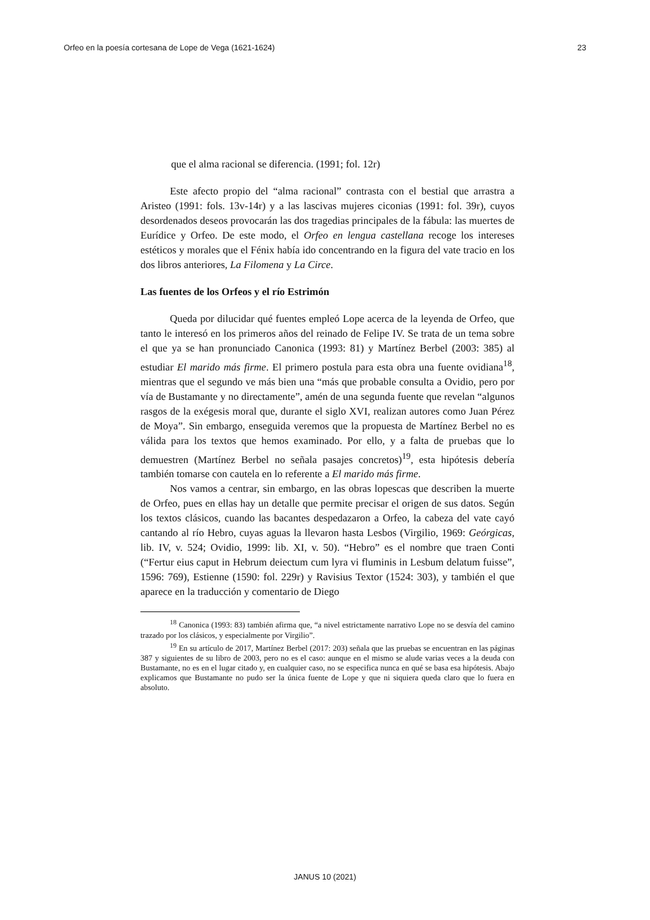Orfeo en la poesía cortesana de Lope de Vega (1621-1624) 23
que el alma racional se diferencia. (1991; fol. 12r)
Este afecto propio del “alma racional” contrasta con el bestial que arrastra a Aristeo (1991: fols. 13v-14r) y a las lascivas mujeres ciconias (1991: fol. 39r), cuyos desordenados deseos provocarán las dos tragedias principales de la fábula: las muertes de Eurídice y Orfeo. De este modo, el Orfeo en lengua castellana recoge los intereses estéticos y morales que el Fénix había ido concentrando en la figura del vate tracio en los dos libros anteriores, La Filomena y La Circe.
Las fuentes de los Orfeos y el río Estrimón
Queda por dilucidar qué fuentes empleó Lope acerca de la leyenda de Orfeo, que tanto le interesó en los primeros años del reinado de Felipe IV. Se trata de un tema sobre el que ya se han pronunciado Canonica (1993: 81) y Martínez Berbel (2003: 385) al estudiar El marido más firme. El primero postula para esta obra una fuente ovidiana<sup>18</sup>, mientras que el segundo ve más bien una “más que probable consulta a Ovidio, pero por vía de Bustamante y no directamente”, amén de una segunda fuente que revelan “algunos rasgos de la exégesis moral que, durante el siglo XVI, realizan autores como Juan Pérez de Moya”. Sin embargo, enseguida veremos que la propuesta de Martínez Berbel no es válida para los textos que hemos examinado. Por ello, y a falta de pruebas que lo demuestren (Martínez Berbel no señala pasajes concretos)<sup>19</sup>, esta hipótesis debería también tomarse con cautela en lo referente a El marido más firme.
Nos vamos a centrar, sin embargo, en las obras lopescas que describen la muerte de Orfeo, pues en ellas hay un detalle que permite precisar el origen de sus datos. Según los textos clásicos, cuando las bacantes despedazaron a Orfeo, la cabeza del vate cayó cantando al río Hebro, cuyas aguas la llevaron hasta Lesbos (Virgilio, 1969: Geórgicas, lib. IV, v. 524; Ovidio, 1999: lib. XI, v. 50). “Hebro” es el nombre que traen Conti (“Fertur eius caput in Hebrum deiectum cum lyra vi fluminis in Lesbum delatum fuisse”, 1596: 769), Estienne (1590: fol. 229r) y Ravisius Textor (1524: 303), y también el que aparece en la traducción y comentario de Diego
<sup>18</sup> Canonica (1993: 83) también afirma que, “a nivel estrictamente narrativo Lope no se desvía del camino trazado por los clásicos, y especialmente por Virgilio”.
<sup>19</sup> En su artículo de 2017, Martínez Berbel (2017: 203) señala que las pruebas se encuentran en las páginas 387 y siguientes de su libro de 2003, pero no es el caso: aunque en el mismo se alude varias veces a la deuda con Bustamante, no es en el lugar citado y, en cualquier caso, no se especifica nunca en qué se basa esa hipótesis. Abajo explicamos que Bustamante no pudo ser la única fuente de Lope y que ni siquiera queda claro que lo fuera en absoluto.
JANUS 10 (2021)